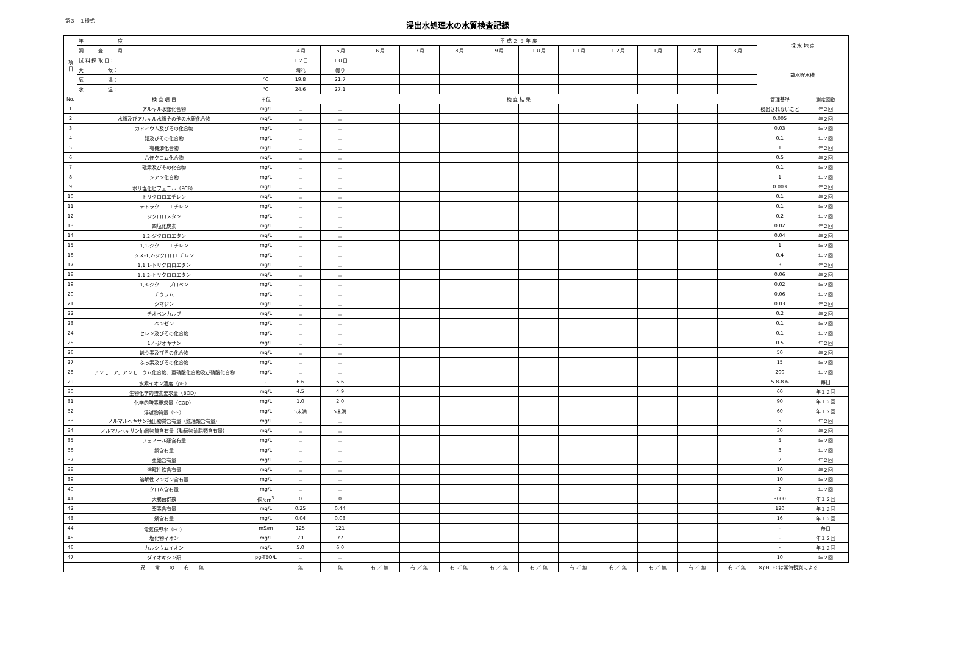第３－１様式
浸出水処理水の水質検査記録
| 項 目 | 年 度 | | 平 成 ２ ９ 年 度 | | | | | | | | | | | | 採 水 地 点 | |
| | 調 査 月 | | ４月 | ５月 | ６月 | ７月 | ８月 | ９月 | １０月 | １１月 | １２月 | １月 | ２月 | ３月 | | |
| | 試 料 採 取 日： | | １２日 | １０日 | | | | | | | | | | | 散水貯水槽 | |
| | 天 候： | | 晴れ | 曇り | | | | | | | | | | | | |
| | 気 温： | ℃ | 19.8 | 21.7 | | | | | | | | | | | | |
| | 水 温： | ℃ | 24.6 | 27.1 | | | | | | | | | | | | |
| No. | 検 査 項 目 | 単位 | 検 査 結 果 | | | | | | | | | | | | 管理基準 | 測定回数 |
| 1 | アルキル水銀化合物 | mg/L | － | － | | | | | | | | | | | 検出されないこと | 年２回 |
| 2 | 水銀及びアルキル水銀その他の水銀化合物 | mg/L | － | － | | | | | | | | | | | 0.005 | 年２回 |
| 3 | カドミウム及びその化合物 | mg/L | － | － | | | | | | | | | | | 0.03 | 年２回 |
| 4 | 鉛及びその化合物 | mg/L | － | － | | | | | | | | | | | 0.1 | 年２回 |
| 5 | 有機燐化合物 | mg/L | － | － | | | | | | | | | | | 1 | 年２回 |
| 6 | 六価クロム化合物 | mg/L | － | － | | | | | | | | | | | 0.5 | 年２回 |
| 7 | 砒素及びその化合物 | mg/L | － | － | | | | | | | | | | | 0.1 | 年２回 |
| 8 | シアン化合物 | mg/L | － | － | | | | | | | | | | | 1 | 年２回 |
| 9 | ポリ塩化ビフェニル（PCB） | mg/L | － | － | | | | | | | | | | | 0.003 | 年２回 |
| 10 | トリクロロエチレン | mg/L | － | － | | | | | | | | | | | 0.1 | 年２回 |
| 11 | テトラクロロエチレン | mg/L | － | － | | | | | | | | | | | 0.1 | 年２回 |
| 12 | ジクロロメタン | mg/L | － | － | | | | | | | | | | | 0.2 | 年２回 |
| 13 | 四塩化炭素 | mg/L | － | － | | | | | | | | | | | 0.02 | 年２回 |
| 14 | 1,2-ジクロロエタン | mg/L | － | － | | | | | | | | | | | 0.04 | 年２回 |
| 15 | 1,1-ジクロロエチレン | mg/L | － | － | | | | | | | | | | | 1 | 年２回 |
| 16 | シス-1,2-ジクロロエチレン | mg/L | － | － | | | | | | | | | | | 0.4 | 年２回 |
| 17 | 1,1,1-トリクロロエタン | mg/L | － | － | | | | | | | | | | | 3 | 年２回 |
| 18 | 1,1,2-トリクロロエタン | mg/L | － | － | | | | | | | | | | | 0.06 | 年２回 |
| 19 | 1,3-ジクロロプロペン | mg/L | － | － | | | | | | | | | | | 0.02 | 年２回 |
| 20 | チウラム | mg/L | － | － | | | | | | | | | | | 0.06 | 年２回 |
| 21 | シマジン | mg/L | － | － | | | | | | | | | | | 0.03 | 年２回 |
| 22 | チオベンカルブ | mg/L | － | － | | | | | | | | | | | 0.2 | 年２回 |
| 23 | ベンゼン | mg/L | － | － | | | | | | | | | | | 0.1 | 年２回 |
| 24 | セレン及びその化合物 | mg/L | － | － | | | | | | | | | | | 0.1 | 年２回 |
| 25 | 1,4-ジオキサン | mg/L | － | － | | | | | | | | | | | 0.5 | 年２回 |
| 26 | ほう素及びその化合物 | mg/L | － | － | | | | | | | | | | | 50 | 年２回 |
| 27 | ふっ素及びその化合物 | mg/L | － | － | | | | | | | | | | | 15 | 年２回 |
| 28 | アンモニア、アンモニウム化合物、亜硝酸化合物及び硝酸化合物 | mg/L | － | － | | | | | | | | | | | 200 | 年２回 |
| 29 | 水素イオン濃度（pH） | - | 6.6 | 6.6 | | | | | | | | | | | 5.8-8.6 | 毎日 |
| 30 | 生物化学的酸素要求量（BOD） | mg/L | 4.5 | 4.9 | | | | | | | | | | | 60 | 年１２回 |
| 31 | 化学的酸素要求量（COD） | mg/L | 1.0 | 2.0 | | | | | | | | | | | 90 | 年１２回 |
| 32 | 浮遊物質量（SS） | mg/L | 5未満 | 5未満 | | | | | | | | | | | 60 | 年１２回 |
| 33 | ノルマルヘキサン抽出物質含有量（鉱油類含有量） | mg/L | － | － | | | | | | | | | | | 5 | 年２回 |
| 34 | ノルマルヘキサン抽出物質含有量（動植物油脂類含有量） | mg/L | － | － | | | | | | | | | | | 30 | 年２回 |
| 35 | フェノール類含有量 | mg/L | － | － | | | | | | | | | | | 5 | 年２回 |
| 36 | 銅含有量 | mg/L | － | － | | | | | | | | | | | 3 | 年２回 |
| 37 | 亜鉛含有量 | mg/L | － | － | | | | | | | | | | | 2 | 年２回 |
| 38 | 溶解性鉄含有量 | mg/L | － | － | | | | | | | | | | | 10 | 年２回 |
| 39 | 溶解性マンガン含有量 | mg/L | － | － | | | | | | | | | | | 10 | 年２回 |
| 40 | クロム含有量 | mg/L | － | － | | | | | | | | | | | 2 | 年２回 |
| 41 | 大腸菌群数 | 個/cm<sup>3</sup> | 0 | 0 | | | | | | | | | | | 3000 | 年１２回 |
| 42 | 窒素含有量 | mg/L | 0.25 | 0.44 | | | | | | | | | | | 120 | 年１２回 |
| 43 | 燐含有量 | mg/L | 0.04 | 0.03 | | | | | | | | | | | 16 | 年１２回 |
| 44 | 電気伝導率（EC） | mS/m | 125 | 121 | | | | | | | | | | | - | 毎日 |
| 45 | 塩化物イオン | mg/L | 70 | 77 | | | | | | | | | | | - | 年１２回 |
| 46 | カルシウムイオン | mg/L | 5.0 | 6.0 | | | | | | | | | | | - | 年１２回 |
| 47 | ダイオキシン類 | pg-TEQ/L | － | － | | | | | | | | | | | 10 | 年２回 |
| 異 常 の 有 無 | | | 無 | 無 | 有 ／ 無 | 有 ／ 無 | 有 ／ 無 | 有 ／ 無 | 有 ／ 無 | 有 ／ 無 | 有 ／ 無 | 有 ／ 無 | 有 ／ 無 | 有 ／ 無 | ※pH, ECは常時観測による | |